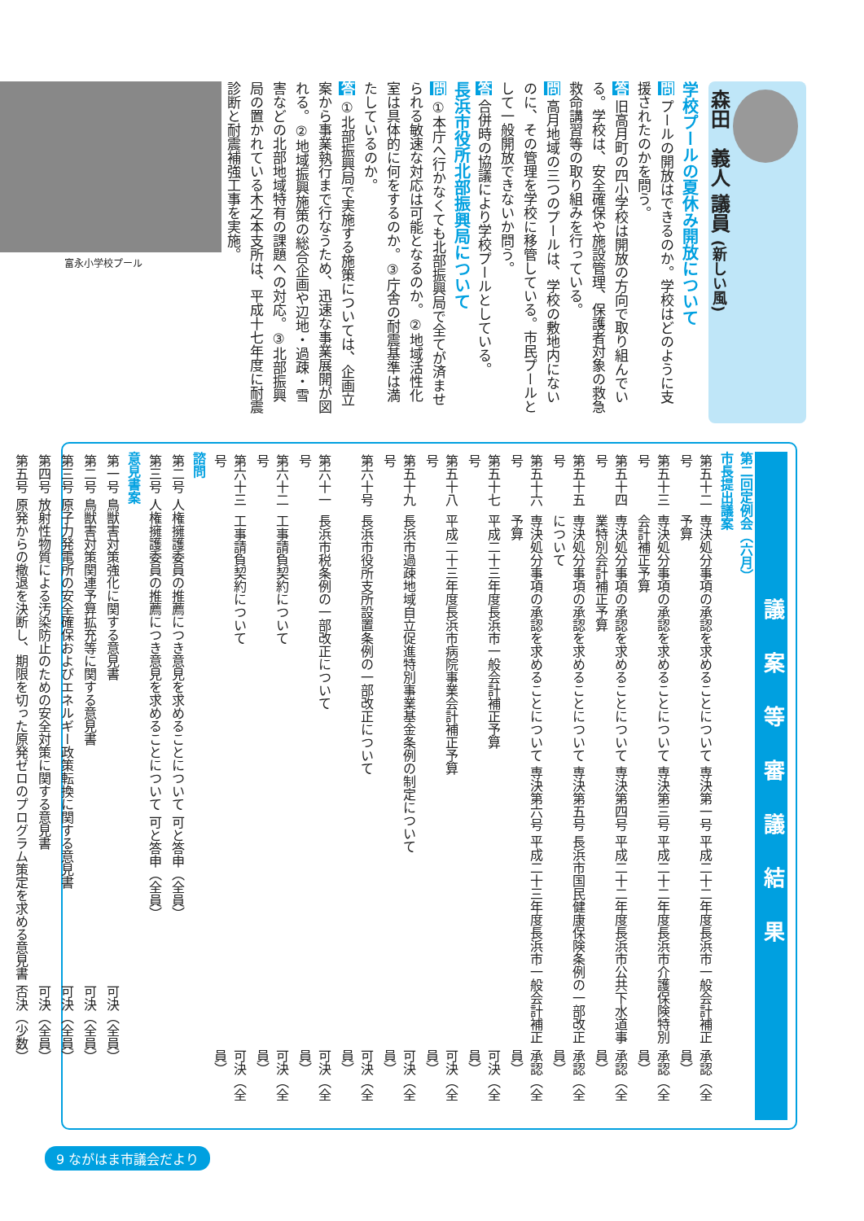森田　義人 議員 (新しい風)
学校プールの夏休み開放について
問 プールの開放はできるのか。学校はどのように支援されたのかを問う。
答 旧高月町の四小学校は開放の方向で取り組んでいる。学校は、安全確保や施設管理、保護者対象の救急救命講習等の取り組みを行っている。
問 高月地域の三つのプールは、学校の敷地内にないのに、その管理を学校に移管している。市民プールとして一般開放できないか問う。
答 合併時の協議により学校プールとしている。
長浜市役所北部振興局について
問 ①本庁へ行かなくても北部振興局で全てが済ませられる敏速な対応は可能となるのか。②地域活性化室は具体的に何をするのか。③庁舎の耐震基準は満たしているのか。
答 ①北部振興局で実施する施策については、企画立案から事業執行まで行なうため、迅速な事業展開が図れる。②地域振興施策の総合企画や辺地・過疎・雪害などの北部地域特有の課題への対応。③北部振興局の置かれている木之本支所は、平成十七年度に耐震診断と耐震補強工事を実施。
富永小学校プール
議案等審議結果
第二回定例会（六月）
市長提出議案
| 第五十二号 | 専決処分事項の承認を求めることについて 専決第一号 平成二十二年度長浜市一般会計補正予算 | 承認（全員） |
| 第五十三号 | 専決処分事項の承認を求めることについて 専決第三号 平成二十二年度長浜市介護保険特別会計補正予算 | 承認（全員） |
| 第五十四号 | 専決処分事項の承認を求めることについて 専決第四号 平成二十二年度長浜市公共下水道事業特別会計補正予算 | 承認（全員） |
| 第五十五号 | 専決処分事項の承認を求めることについて 専決第五号 長浜市国民健康保険条例の一部改正について | 承認（全員） |
| 第五十六号 | 専決処分事項の承認を求めることについて 専決第六号 平成二十三年度長浜市一般会計補正予算 | 承認（全員） |
| 第五十七号 | 平成二十三年度長浜市一般会計補正予算 | 可決（全員） |
| 第五十八号 | 平成二十三年度長浜市病院事業会計補正予算 | 可決（全員） |
| 第五十九号 | 長浜市過疎地域自立促進特別事業基金条例の制定について | 可決（全員） |
| 第六十号 | 長浜市役所支所設置条例の一部改正について | 可決（全員） |
| 第六十一号 | 長浜市税条例の一部改正について | 可決（全員） |
| 第六十二号 | 工事請負契約について | 可決（全員） |
| 第六十三号 | 工事請負契約について | 可決（全員） |
諮問
| 第二号 | 人権擁護委員の推薦につき意見を求めることについて | 可と答申（全員） |
| 第三号 | 人権擁護委員の推薦につき意見を求めることについて | 可と答申（全員） |
意見書案
| 第一号 | 鳥獣害対策強化に関する意見書 | 可決（全員） |
| 第二号 | 鳥獣害対策関連予算拡充等に関する意見書 | 可決（全員） |
| 第三号 | 原子力発電所の安全確保およびエネルギー政策転換に関する意見書 | 可決（全員） |
| 第四号 | 放射性物質による汚染防止のための安全対策に関する意見書 | 可決（全員） |
| 第五号 | 原発からの撤退を決断し、期限を切った原発ゼロのプログラム策定を求める意見書 | 否決（少数） |
9 ながはま市議会だより